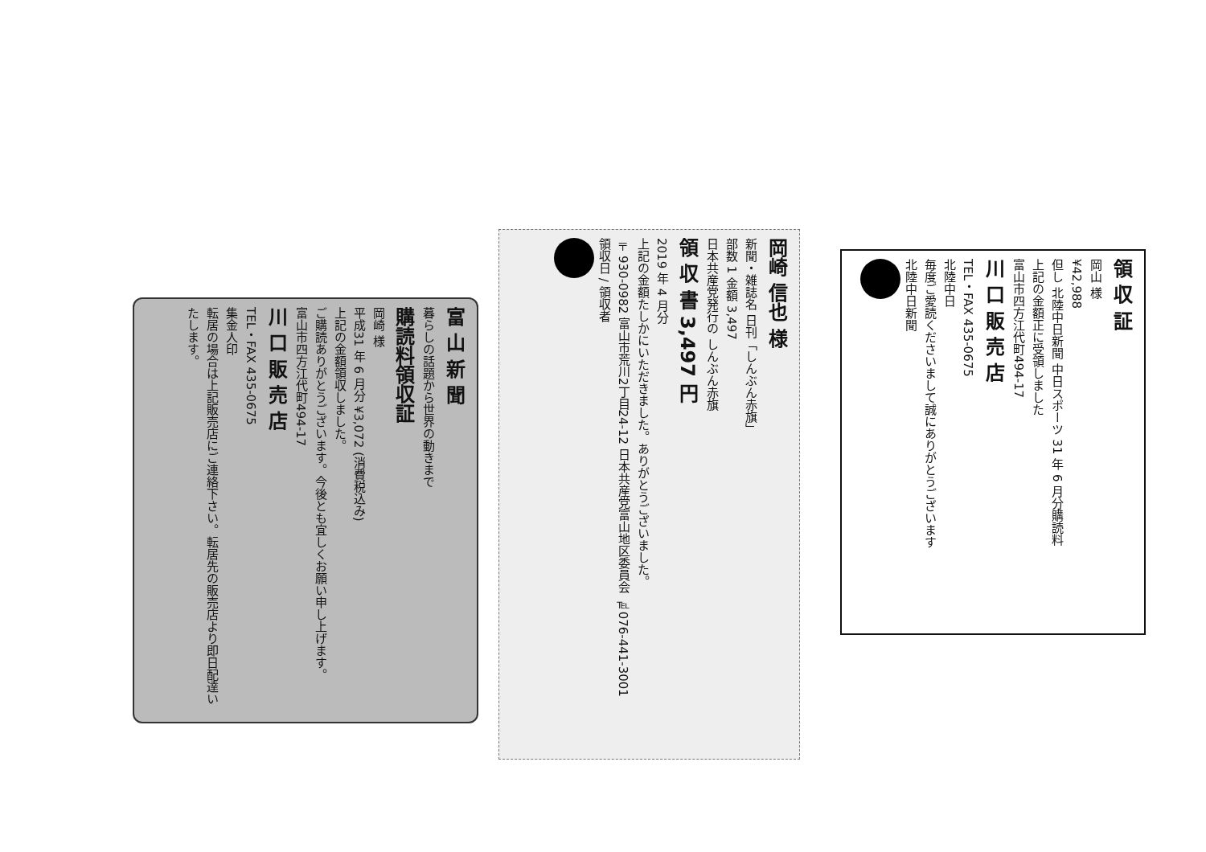領 収 証
岡山 様
¥42,988
但し 北陸中日新聞 中日スポーツ 31 年 6 月分購読料
上記の金額正に受領しました
富山市四方江代町494-17
川 口 販 売 店
TEL・FAX 435-0675
北陸中日
毎度ご愛読くださいまして誠にありがとうございます
北陸中日新聞
岡崎 信也 様
新聞・雑誌名 日刊「しんぶん赤旗」
部数 1 金額 3,497
日本共産党発行の しんぶん赤旗
領 収 書 3,497 円
2019 年 4 月分
上記の金額たしかにいただきました。ありがとうございました。
〒930-0982 富山市荒川2丁目24-12 日本共産党富山地区委員会 ℡076-441-3001
領収日 / 領収者
富 山 新 聞
暮らしの話題から世界の動きまで
購読料領収証
岡崎 様
平成31 年 6 月分 ¥3,072 (消費税込み)
上記の金額領収しました。
ご購読ありがとうございます。今後とも宜しくお願い申し上げます。
富山市四方江代町494-17
川 口 販 売 店
TEL・FAX 435-0675
集金人印
転居の場合は上記販売店にご連絡下さい。転居先の販売店より即日配達いたします。